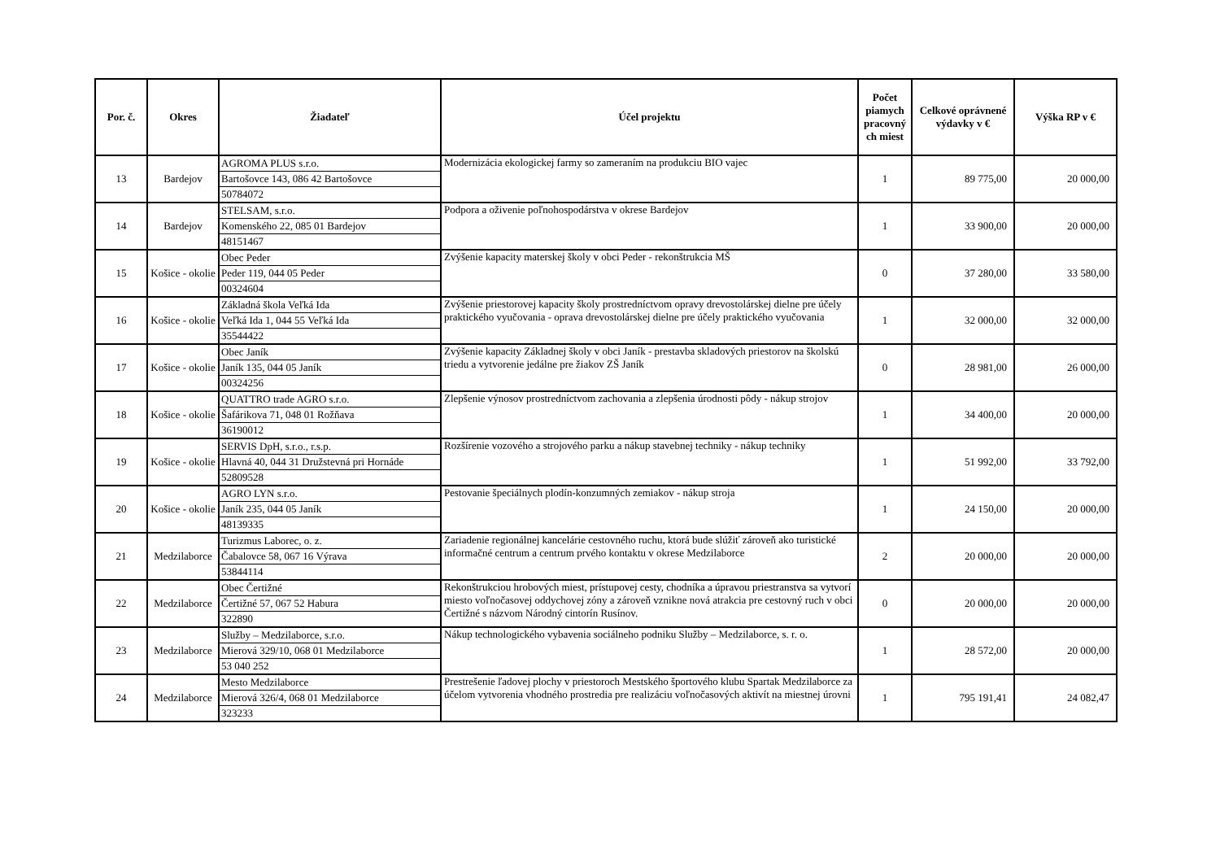| Por. č. | Okres | Žiadateľ | Účel projektu | Počet piamych pracovný ch miest | Celkové oprávnené výdavky v € | Výška RP v € |
| --- | --- | --- | --- | --- | --- | --- |
| 13 | Bardejov | AGROMA PLUS s.r.o. Bartošovce 143, 086 42 Bartošovce 50784072 | Modernizácia ekologickej farmy so zameraním na produkciu BIO vajec | 1 | 89 775,00 | 20 000,00 |
| 14 | Bardejov | STELSAM, s.r.o. Komenského 22, 085 01 Bardejov 48151467 | Podpora a oživenie poľnohospodárstva v okrese Bardejov | 1 | 33 900,00 | 20 000,00 |
| 15 | Košice - okolie | Obec Peder Peder 119, 044 05 Peder 00324604 | Zvýšenie kapacity materskej školy v obci Peder - rekonštrukcia MŠ | 0 | 37 280,00 | 33 580,00 |
| 16 | Košice - okolie | Základná škola Veľká Ida Veľká Ida 1, 044 55 Veľká Ida 35544422 | Zvýšenie priestorovej kapacity školy prostredníctvom opravy drevostolárskej dielne pre účely praktického vyučovania - oprava drevostolárskej dielne pre účely praktického vyučovania | 1 | 32 000,00 | 32 000,00 |
| 17 | Košice - okolie | Obec Janík Janík 135, 044 05 Janík 00324256 | Zvýšenie kapacity Základnej školy v obci Janík - prestavba skladových priestorov na školskú triedu a vytvorenie jedálne pre žiakov ZŠ Janík | 0 | 28 981,00 | 26 000,00 |
| 18 | Košice - okolie | QUATTRO trade AGRO s.r.o. Šafárikova 71, 048 01 Rožňava 36190012 | Zlepšenie výnosov prostredníctvom zachovania a zlepšenia úrodnosti pôdy - nákup strojov | 1 | 34 400,00 | 20 000,00 |
| 19 | Košice - okolie | SERVIS DpH, s.r.o., r.s.p. Hlavná 40, 044 31 Družstevná pri Hornáde 52809528 | Rozšírenie vozového a strojového parku a nákup stavebnej techniky - nákup techniky | 1 | 51 992,00 | 33 792,00 |
| 20 | Košice - okolie | AGRO LYN s.r.o. Janík 235, 044 05 Janík 48139335 | Pestovanie špeciálnych plodín-konzumných zemiakov - nákup stroja | 1 | 24 150,00 | 20 000,00 |
| 21 | Medzilaborce | Turizmus Laborec, o. z. Čabalovce 58, 067 16 Výrava 53844114 | Zariadenie regionálnej kancelárie cestovného ruchu, ktorá bude slúžiť zároveň ako turistické informačné centrum a centrum prvého kontaktu v okrese Medzilaborce | 2 | 20 000,00 | 20 000,00 |
| 22 | Medzilaborce | Obec Čertižné Čertižné 57, 067 52 Habura 322890 | Rekonštrukciou hrobových miest, prístupovej cesty, chodníka a úpravou priestranstva sa vytvorí miesto voľnočasovej oddychovej zóny a zároveň vznikne nová atrakcia pre cestovný ruch v obci Čertižné s názvom Národný cintorín Rusínov. | 0 | 20 000,00 | 20 000,00 |
| 23 | Medzilaborce | Služby – Medzilaborce, s.r.o. Mierová 329/10, 068 01 Medzilaborce 53 040 252 | Nákup technologického vybavenia sociálneho podniku Služby – Medzilaborce, s. r. o. | 1 | 28 572,00 | 20 000,00 |
| 24 | Medzilaborce | Mesto Medzilaborce Mierová 326/4, 068 01 Medzilaborce 323233 | Prestrešenie ľadovej plochy v priestoroch Mestského športového klubu Spartak Medzilaborce za účelom vytvorenia vhodného prostredia pre realizáciu voľnočasových aktivít na miestnej úrovni | 1 | 795 191,41 | 24 082,47 |